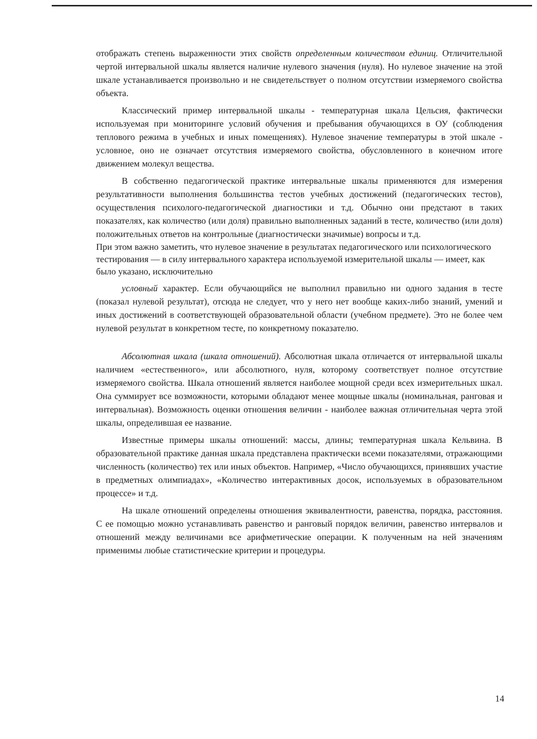отображать степень выраженности этих свойств определенным количеством единиц. Отличительной чертой интервальной шкалы является наличие нулевого значения (нуля). Но нулевое значение на этой шкале устанавливается произвольно и не свидетельствует о полном отсутствии измеряемого свойства объекта.
Классический пример интервальной шкалы - температурная шкала Цельсия, фактически используемая при мониторинге условий обучения и пребывания обучающихся в ОУ (соблюдения теплового режима в учебных и иных помещениях). Нулевое значение температуры в этой шкале - условное, оно не означает отсутствия измеряемого свойства, обусловленного в конечном итоге движением молекул вещества.
В собственно педагогической практике интервальные шкалы применяются для измерения результативности выполнения большинства тестов учебных достижений (педагогических тестов), осуществления психолого-педагогической диагностики и т.д. Обычно они предстают в таких показателях, как количество (или доля) правильно выполненных заданий в тесте, количество (или доля) положительных ответов на контрольные (диагностически значимые) вопросы и т.д.
При этом важно заметить, что нулевое значение в результатах педагогического или психологического тестирования — в силу интервального характера используемой измерительной шкалы — имеет, как было указано, исключительно
условный характер. Если обучающийся не выполнил правильно ни одного задания в тесте (показал нулевой результат), отсюда не следует, что у него нет вообще каких-либо знаний, умений и иных достижений в соответствующей образовательной области (учебном предмете). Это не более чем нулевой результат в конкретном тесте, по конкретному показателю.
Абсолютная шкала (шкала отношений). Абсолютная шкала отличается от интервальной шкалы наличием «естественного», или абсолютного, нуля, которому соответствует полное отсутствие измеряемого свойства. Шкала отношений является наиболее мощной среди всех измерительных шкал. Она суммирует все возможности, которыми обладают менее мощные шкалы (номинальная, ранговая и интервальная). Возможность оценки отношения величин - наиболее важная отличительная черта этой шкалы, определившая ее название.
Известные примеры шкалы отношений: массы, длины; температурная шкала Кельвина. В образовательной практике данная шкала представлена практически всеми показателями, отражающими численность (количество) тех или иных объектов. Например, «Число обучающихся, принявших участие в предметных олимпиадах», «Количество интерактивных досок, используемых в образовательном процессе» и т.д.
На шкале отношений определены отношения эквивалентности, равенства, порядка, расстояния. С ее помощью можно устанавливать равенство и ранговый порядок величин, равенство интервалов и отношений между величинами все арифметические операции. К полученным на ней значениям применимы любые статистические критерии и процедуры.
14